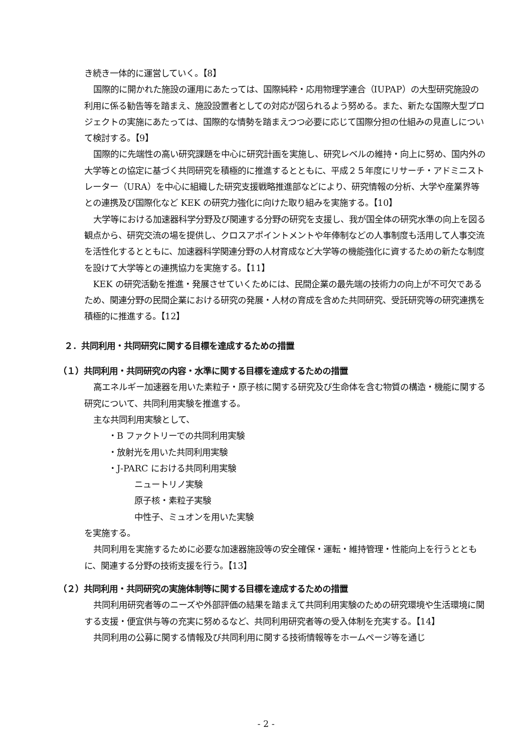き続き一体的に運営していく。【8】
国際的に開かれた施設の運用にあたっては、国際純粋・応用物理学連合（IUPAP）の大型研究施設の利用に係る勧告等を踏まえ、施設設置者としての対応が図られるよう努める。また、新たな国際大型プロジェクトの実施にあたっては、国際的な情勢を踏まえつつ必要に応じて国際分担の仕組みの見直しについて検討する。【9】
国際的に先端性の高い研究課題を中心に研究計画を実施し、研究レベルの維持・向上に努め、国内外の大学等との協定に基づく共同研究を積極的に推進するとともに、平成２５年度にリサーチ・アドミニストレーター（URA）を中心に組織した研究支援戦略推進部などにより、研究情報の分析、大学や産業界等との連携及び国際化など KEK の研究力強化に向けた取り組みを実施する。【10】
大学等における加速器科学分野及び関連する分野の研究を支援し、我が国全体の研究水準の向上を図る観点から、研究交流の場を提供し、クロスアポイントメントや年俸制などの人事制度も活用して人事交流を活性化するとともに、加速器科学関連分野の人材育成など大学等の機能強化に資するための新たな制度を設けて大学等との連携協力を実施する。【11】
KEK の研究活動を推進・発展させていくためには、民間企業の最先端の技術力の向上が不可欠であるため、関連分野の民間企業における研究の発展・人材の育成を含めた共同研究、受託研究等の研究連携を積極的に推進する。【12】
２．共同利用・共同研究に関する目標を達成するための措置
（１）共同利用・共同研究の内容・水準に関する目標を達成するための措置
高エネルギー加速器を用いた素粒子・原子核に関する研究及び生命体を含む物質の構造・機能に関する研究について、共同利用実験を推進する。
主な共同利用実験として、
・B ファクトリーでの共同利用実験
・放射光を用いた共同利用実験
・J-PARC における共同利用実験
ニュートリノ実験
原子核・素粒子実験
中性子、ミュオンを用いた実験
を実施する。
共同利用を実施するために必要な加速器施設等の安全確保・運転・維持管理・性能向上を行うとともに、関連する分野の技術支援を行う。【13】
（２）共同利用・共同研究の実施体制等に関する目標を達成するための措置
共同利用研究者等のニーズや外部評価の結果を踏まえて共同利用実験のための研究環境や生活環境に関する支援・便宜供与等の充実に努めるなど、共同利用研究者等の受入体制を充実する。【14】
共同利用の公募に関する情報及び共同利用に関する技術情報等をホームページ等を通じ
- 2 -